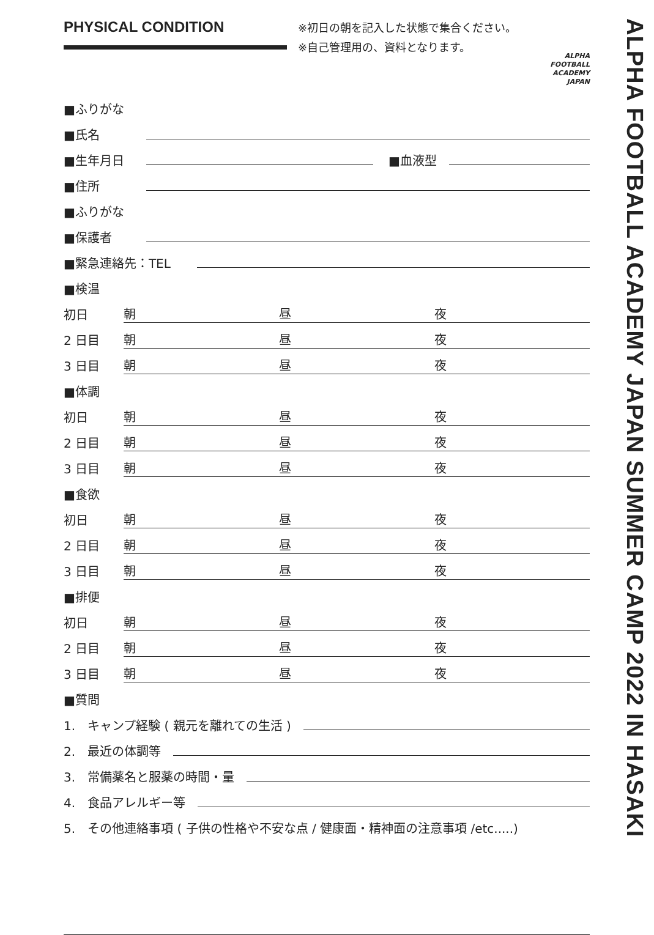PHYSICAL CONDITION
※初日の朝を記入した状態で集合ください。
※自己管理用の、資料となります。
ALPHA
FOOTBALL
ACADEMY
JAPAN
■ふりがな
■氏名
■生年月日 ■血液型
■住所
■ふりがな
■保護者
■緊急連絡先：TEL
■検温
初日 朝 昼 夜
2 日目 朝 昼 夜
3 日目 朝 昼 夜
■体調
初日 朝 昼 夜
2 日目 朝 昼 夜
3 日目 朝 昼 夜
■食欲
初日 朝 昼 夜
2 日目 朝 昼 夜
3 日目 朝 昼 夜
■排便
初日 朝 昼 夜
2 日目 朝 昼 夜
3 日目 朝 昼 夜
■質問
1.　キャンプ経験 ( 親元を離れての生活 )
2.　最近の体調等
3.　常備薬名と服薬の時間・量
4.　食品アレルギー等
5.　その他連絡事項 ( 子供の性格や不安な点 / 健康面・精神面の注意事項 /etc.....)
ALPHA FOOTBALL ACADEMY JAPAN SUMMER CAMP 2022 IN HASAKI